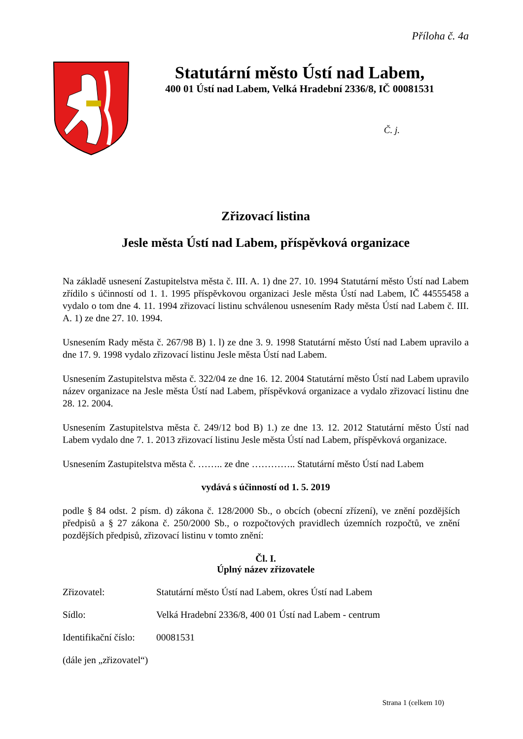Příloha č. 4a
Statutární město Ústí nad Labem,
400 01 Ústí nad Labem, Velká Hradební 2336/8, IČ 00081531
Č. j.
Zřizovací listina
Jesle města Ústí nad Labem, příspěvková organizace
Na základě usnesení Zastupitelstva města č. III. A. 1) dne 27. 10. 1994 Statutární město Ústí nad Labem zřídilo s účinností od 1. 1. 1995 příspěvkovou organizaci Jesle města Ústí nad Labem, IČ 44555458 a vydalo o tom dne 4. 11. 1994 zřizovací listinu schválenou usnesením Rady města Ústí nad Labem č. III. A. 1) ze dne 27. 10. 1994.
Usnesením Rady města č. 267/98 B) 1. l) ze dne 3. 9. 1998 Statutární město Ústí nad Labem upravilo a dne 17. 9. 1998 vydalo zřizovací listinu Jesle města Ústí nad Labem.
Usnesením Zastupitelstva města č. 322/04 ze dne 16. 12. 2004 Statutární město Ústí nad Labem upravilo název organizace na Jesle města Ústí nad Labem, příspěvková organizace a vydalo zřizovací listinu dne 28. 12. 2004.
Usnesením Zastupitelstva města č. 249/12 bod B) 1.) ze dne 13. 12. 2012 Statutární město Ústí nad Labem vydalo dne 7. 1. 2013 zřizovací listinu Jesle města Ústí nad Labem, příspěvková organizace.
Usnesením Zastupitelstva města č. …….. ze dne ………….. Statutární město Ústí nad Labem
vydává s účinností od 1. 5. 2019
podle § 84 odst. 2 písm. d) zákona č. 128/2000 Sb., o obcích (obecní zřízení), ve znění pozdějších předpisů a § 27 zákona č. 250/2000 Sb., o rozpočtových pravidlech územních rozpočtů, ve znění pozdějších předpisů, zřizovací listinu v tomto znění:
Čl. I.
Úplný název zřizovatele
Zřizovatel: Statutární město Ústí nad Labem, okres Ústí nad Labem
Sídlo: Velká Hradební 2336/8, 400 01 Ústí nad Labem - centrum
Identifikační číslo: 00081531
(dále jen „zřizovatel“)
Strana 1 (celkem 10)